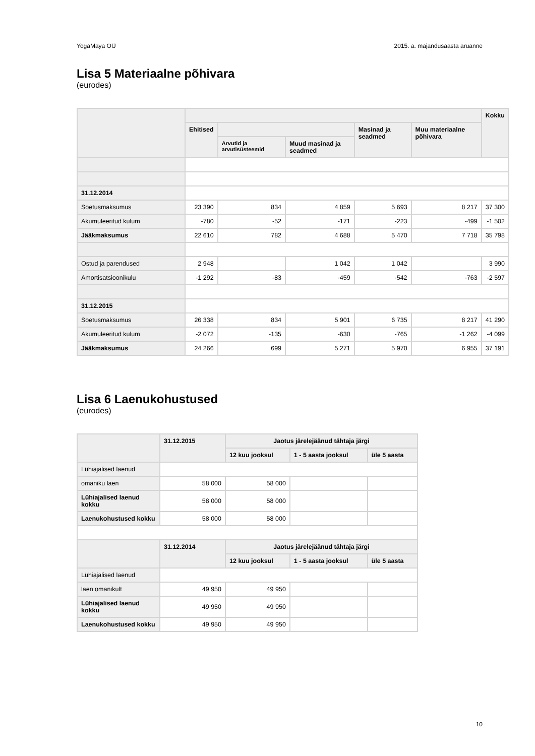YogaMaya OÜ 2015. a. majandusaasta aruanne
Lisa 5 Materiaalne põhivara
(eurodes)
| | | | | | | Kokku |
| --- | --- | --- | --- | --- | --- | --- |
| | Ehitised | | | Masinad ja seadmed | Muu materiaalne põhivara | |
| | | Arvutid ja arvutisüsteemid | Muud masinad ja seadmed | | | |
| 31.12.2014 | | | | | | |
| Soetusmaksumus | 23 390 | 834 | 4 859 | 5 693 | 8 217 | 37 300 |
| Akumuleeritud kulum | -780 | -52 | -171 | -223 | -499 | -1 502 |
| Jääkmaksumus | 22 610 | 782 | 4 688 | 5 470 | 7 718 | 35 798 |
| Ostud ja parendused | 2 948 | | 1 042 | 1 042 | | 3 990 |
| Amortisatsioonikulu | -1 292 | -83 | -459 | -542 | -763 | -2 597 |
| 31.12.2015 | | | | | | |
| Soetusmaksumus | 26 338 | 834 | 5 901 | 6 735 | 8 217 | 41 290 |
| Akumuleeritud kulum | -2 072 | -135 | -630 | -765 | -1 262 | -4 099 |
| Jääkmaksumus | 24 266 | 699 | 5 271 | 5 970 | 6 955 | 37 191 |
Lisa 6 Laenukohustused
(eurodes)
| | 31.12.2015 | Jaotus järelejäänud tähtaja järgi | | |
| --- | --- | --- | --- | --- |
| | | 12 kuu jooksul | 1 - 5 aasta jooksul | üle 5 aasta |
| Lühiajalised laenud | | | | |
| omaniku laen | 58 000 | 58 000 | | |
| Lühiajalised laenud kokku | 58 000 | 58 000 | | |
| Laenukohustused kokku | 58 000 | 58 000 | | |
| | 31.12.2014 | Jaotus järelejäänud tähtaja järgi | | |
| | | 12 kuu jooksul | 1 - 5 aasta jooksul | üle 5 aasta |
| Lühiajalised laenud | | | | |
| laen omanikult | 49 950 | 49 950 | | |
| Lühiajalised laenud kokku | 49 950 | 49 950 | | |
| Laenukohustused kokku | 49 950 | 49 950 | | |
10